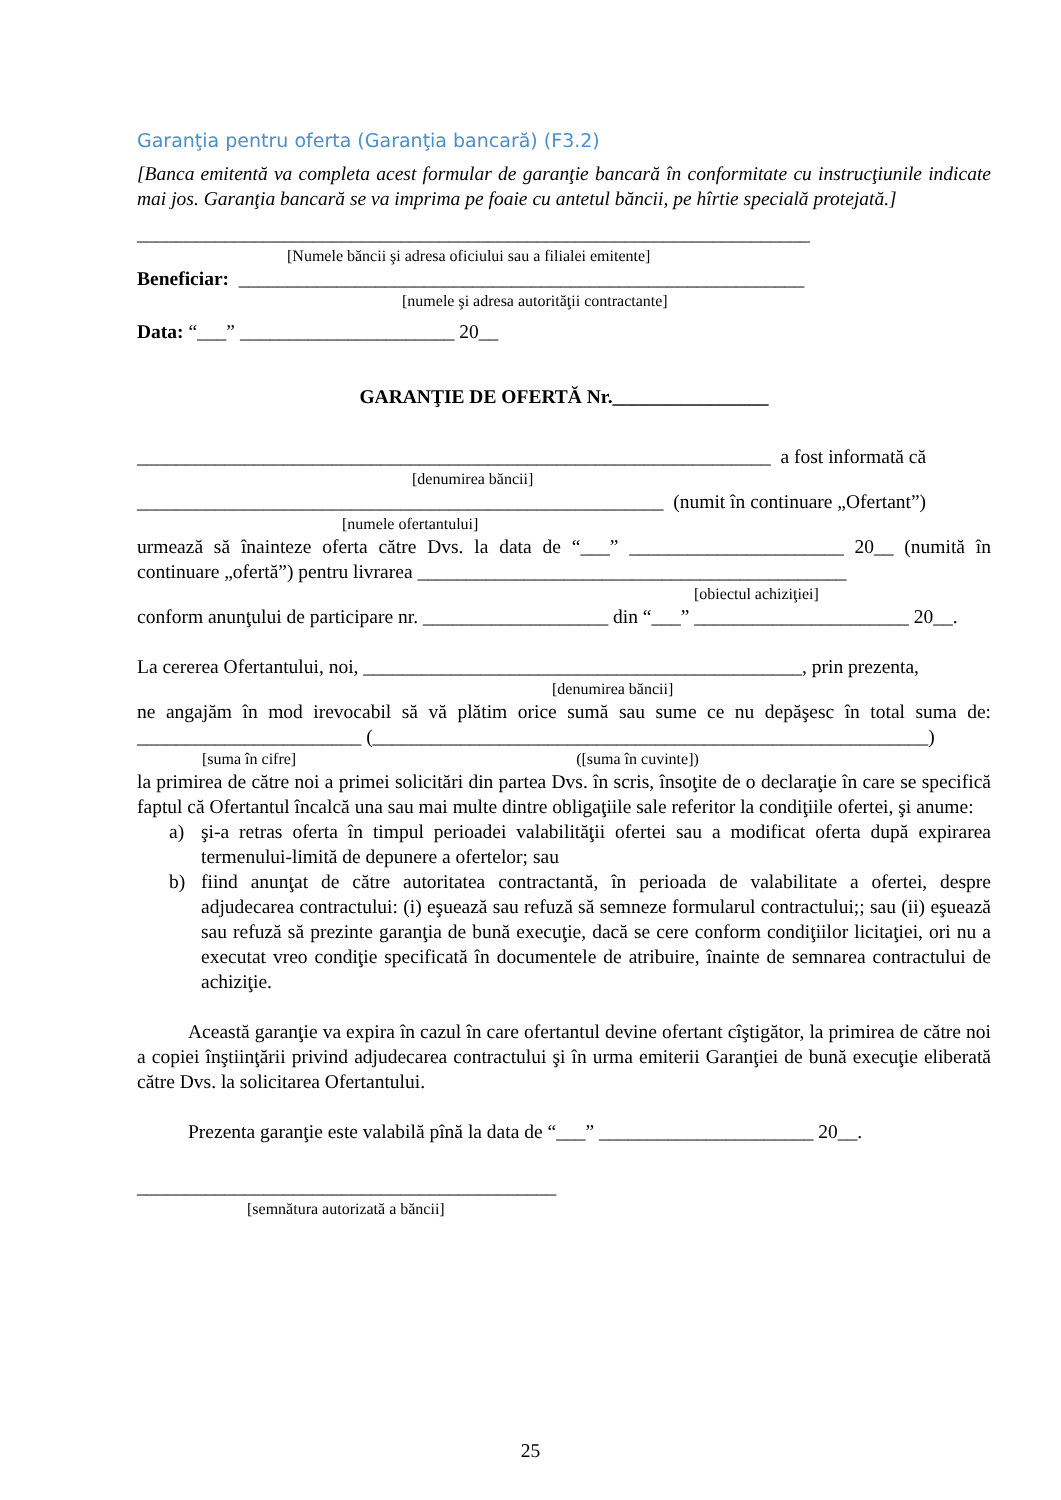Garanţia pentru oferta (Garanţia bancară) (F3.2)
[Banca emitentă va completa acest formular de garanţie bancară în conformitate cu instrucţiunile indicate mai jos. Garanţia bancară se va imprima pe foaie cu antetul băncii, pe hîrtie specială protejată.]
_____________________________________________________________________
[Numele băncii şi adresa oficiului sau a filialei emitente]
Beneficiar: __________________________________________________________
[numele şi adresa autorităţii contractante]
Data: “___” ______________________ 20__
GARANŢIE DE OFERTĂ Nr.________________
_________________________________________________________________ a fost informată că
[denumirea băncii]
______________________________________________________ (numit în continuare „Ofertant”)
[numele ofertantului]
urmează să înainteze oferta către Dvs. la data de “___” ______________________ 20__ (numită în continuare „ofertă”) pentru livrarea ____________________________________________
[obiectul achiziţiei]
conform anunţului de participare nr. ___________________ din “___” ______________________ 20__.
La cererea Ofertantului, noi, _____________________________________________, prin prezenta,
[denumirea băncii]
ne angajăm în mod irevocabil să vă plătim orice sumă sau sume ce nu depăşesc în total suma de: _______________________ (_________________________________________________________)
[suma în cifre] ([suma în cuvinte])
la primirea de către noi a primei solicitări din partea Dvs. în scris, însoţite de o declaraţie în care se specifică faptul că Ofertantul încalcă una sau mai multe dintre obligaţiile sale referitor la condiţiile ofertei, şi anume:
a) şi-a retras oferta în timpul perioadei valabilităţii ofertei sau a modificat oferta după expirarea termenului-limită de depunere a ofertelor; sau
b) fiind anunţat de către autoritatea contractantă, în perioada de valabilitate a ofertei, despre adjudecarea contractului: (i) eşuează sau refuză să semneze formularul contractului;; sau (ii) eşuează sau refuză să prezinte garanţia de bună execuţie, dacă se cere conform condiţiilor licitaţiei, ori nu a executat vreo condiţie specificată în documentele de atribuire, înainte de semnarea contractului de achiziţie.
Această garanţie va expira în cazul în care ofertantul devine ofertant cîştigător, la primirea de către noi a copiei înştiinţării privind adjudecarea contractului şi în urma emiterii Garanţiei de bună execuţie eliberată către Dvs. la solicitarea Ofertantului.
Prezenta garanţie este valabilă pînă la data de “___” ______________________ 20__.
___________________________________________
[semnătura autorizată a băncii]
25